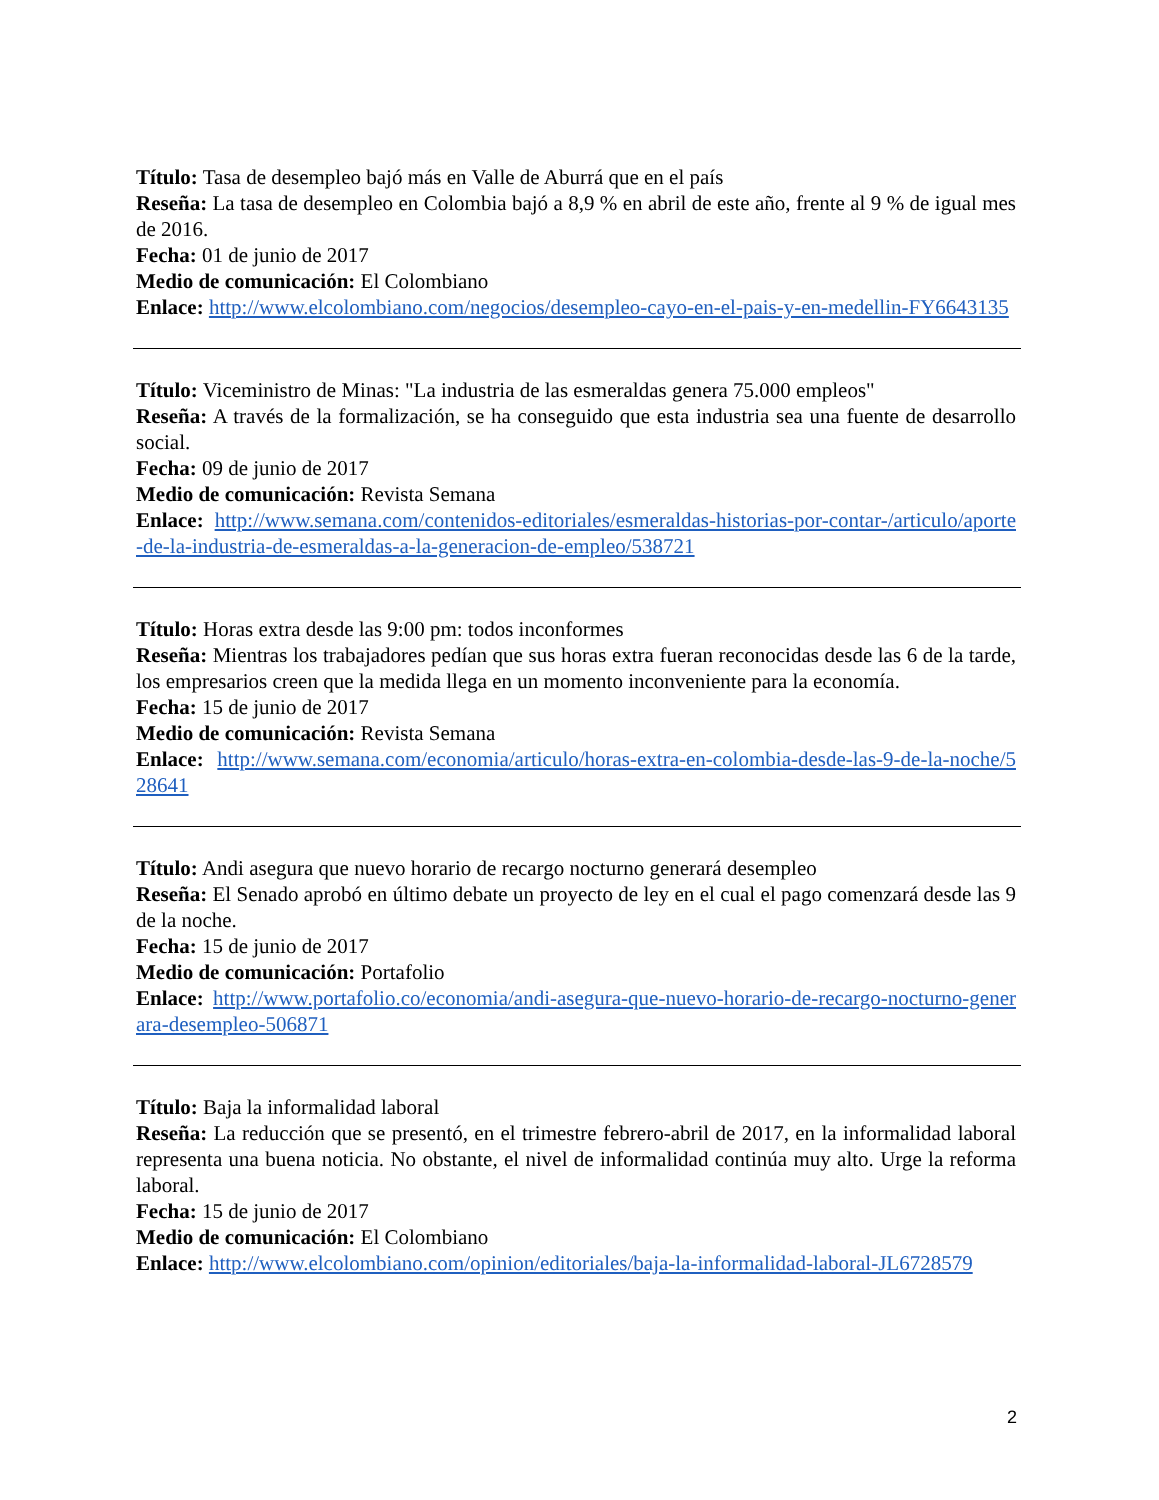Título: Tasa de desempleo bajó más en Valle de Aburrá que en el país
Reseña: La tasa de desempleo en Colombia bajó a 8,9 % en abril de este año, frente al 9 % de igual mes de 2016.
Fecha: 01 de junio de 2017
Medio de comunicación: El Colombiano
Enlace: http://www.elcolombiano.com/negocios/desempleo-cayo-en-el-pais-y-en-medellin-FY6643135
Título: Viceministro de Minas: "La industria de las esmeraldas genera 75.000 empleos"
Reseña: A través de la formalización, se ha conseguido que esta industria sea una fuente de desarrollo social.
Fecha: 09 de junio de 2017
Medio de comunicación: Revista Semana
Enlace: http://www.semana.com/contenidos-editoriales/esmeraldas-historias-por-contar-/articulo/aporte-de-la-industria-de-esmeraldas-a-la-generacion-de-empleo/538721
Título: Horas extra desde las 9:00 pm: todos inconformes
Reseña: Mientras los trabajadores pedían que sus horas extra fueran reconocidas desde las 6 de la tarde, los empresarios creen que la medida llega en un momento inconveniente para la economía.
Fecha: 15 de junio de 2017
Medio de comunicación: Revista Semana
Enlace: http://www.semana.com/economia/articulo/horas-extra-en-colombia-desde-las-9-de-la-noche/528641
Título: Andi asegura que nuevo horario de recargo nocturno generará desempleo
Reseña: El Senado aprobó en último debate un proyecto de ley en el cual el pago comenzará desde las 9 de la noche.
Fecha: 15 de junio de 2017
Medio de comunicación: Portafolio
Enlace: http://www.portafolio.co/economia/andi-asegura-que-nuevo-horario-de-recargo-nocturno-generara-desempleo-506871
Título: Baja la informalidad laboral
Reseña: La reducción que se presentó, en el trimestre febrero-abril de 2017, en la informalidad laboral representa una buena noticia. No obstante, el nivel de informalidad continúa muy alto. Urge la reforma laboral.
Fecha: 15 de junio de 2017
Medio de comunicación: El Colombiano
Enlace: http://www.elcolombiano.com/opinion/editoriales/baja-la-informalidad-laboral-JL6728579
2